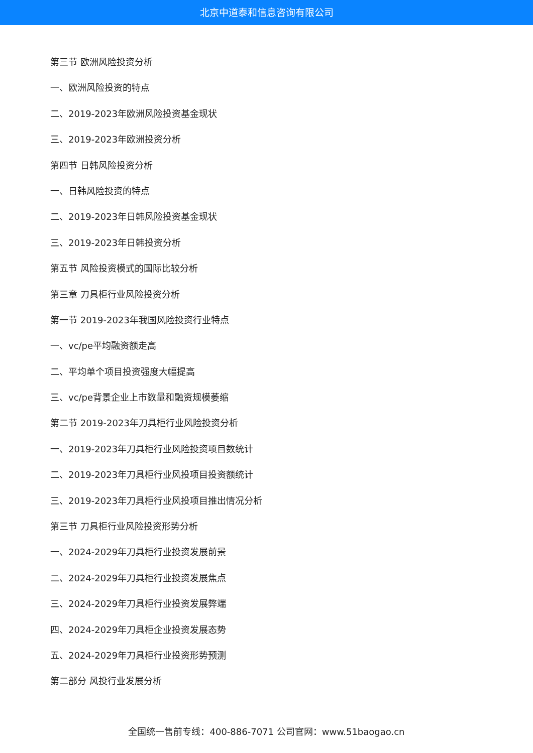北京中道泰和信息咨询有限公司
第三节 欧洲风险投资分析
一、欧洲风险投资的特点
二、2019-2023年欧洲风险投资基金现状
三、2019-2023年欧洲投资分析
第四节 日韩风险投资分析
一、日韩风险投资的特点
二、2019-2023年日韩风险投资基金现状
三、2019-2023年日韩投资分析
第五节 风险投资模式的国际比较分析
第三章 刀具柜行业风险投资分析
第一节 2019-2023年我国风险投资行业特点
一、vc/pe平均融资额走高
二、平均单个项目投资强度大幅提高
三、vc/pe背景企业上市数量和融资规模萎缩
第二节 2019-2023年刀具柜行业风险投资分析
一、2019-2023年刀具柜行业风险投资项目数统计
二、2019-2023年刀具柜行业风投项目投资额统计
三、2019-2023年刀具柜行业风投项目推出情况分析
第三节 刀具柜行业风险投资形势分析
一、2024-2029年刀具柜行业投资发展前景
二、2024-2029年刀具柜行业投资发展焦点
三、2024-2029年刀具柜行业投资发展弊端
四、2024-2029年刀具柜企业投资发展态势
五、2024-2029年刀具柜行业投资形势预测
第二部分 风投行业发展分析
全国统一售前专线：400-886-7071 公司官网：www.51baogao.cn